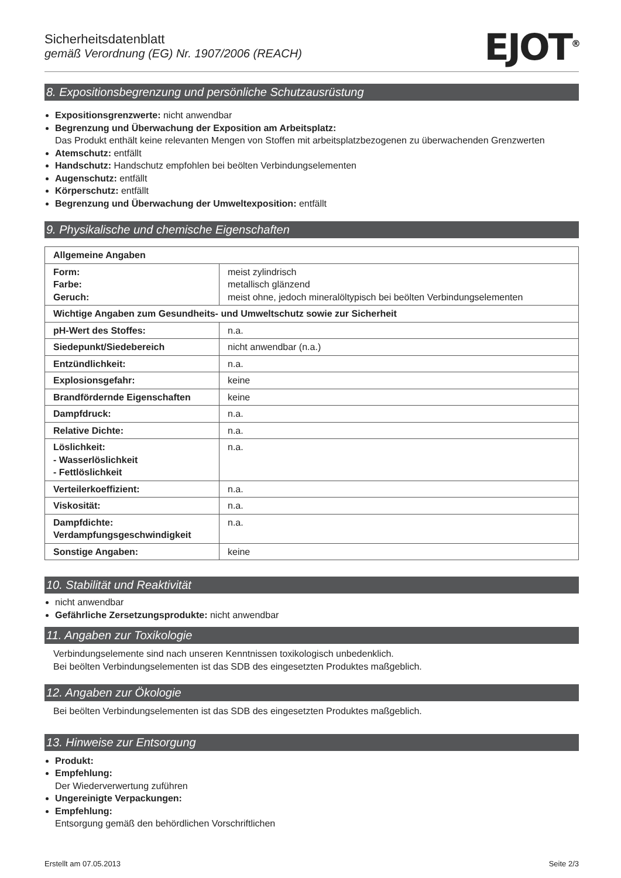Sicherheitsdatenblatt
gemäß Verordnung (EG) Nr. 1907/2006 (REACH)
EJOT<sup>®</sup>
8. Expositionsbegrenzung und persönliche Schutzausrüstung
Expositionsgrenzwerte: nicht anwendbar
Begrenzung und Überwachung der Exposition am Arbeitsplatz:
Das Produkt enthält keine relevanten Mengen von Stoffen mit arbeitsplatzbezogenen zu überwachenden Grenzwerten
Atemschutz: entfällt
Handschutz: Handschutz empfohlen bei beölten Verbindungselementen
Augenschutz: entfällt
Körperschutz: entfällt
Begrenzung und Überwachung der Umweltexposition: entfällt
9. Physikalische und chemische Eigenschaften
| Allgemeine Angaben | |
| Form: Farbe: Geruch: | meist zylindrisch metallisch glänzend meist ohne, jedoch mineralöltypisch bei beölten Verbindungselementen |
| Wichtige Angaben zum Gesundheits- und Umweltschutz sowie zur Sicherheit | |
| pH-Wert des Stoffes: | n.a. |
| Siedepunkt/Siedebereich | nicht anwendbar (n.a.) |
| Entzündlichkeit: | n.a. |
| Explosionsgefahr: | keine |
| Brandfördernde Eigenschaften | keine |
| Dampfdruck: | n.a. |
| Relative Dichte: | n.a. |
| Löslichkeit: - Wasserlöslichkeit - Fettlöslichkeit | n.a. |
| Verteilerkoeffizient: | n.a. |
| Viskosität: | n.a. |
| Dampfdichte: Verdampfungsgeschwindigkeit | n.a. |
| Sonstige Angaben: | keine |
10. Stabilität und Reaktivität
nicht anwendbar
Gefährliche Zersetzungsprodukte: nicht anwendbar
11. Angaben zur Toxikologie
Verbindungselemente sind nach unseren Kenntnissen toxikologisch unbedenklich.
Bei beölten Verbindungselementen ist das SDB des eingesetzten Produktes maßgeblich.
12. Angaben zur Ökologie
Bei beölten Verbindungselementen ist das SDB des eingesetzten Produktes maßgeblich.
13. Hinweise zur Entsorgung
Produkt:
Empfehlung:
Der Wiederverwertung zuführen
Ungereinigte Verpackungen:
Empfehlung:
Entsorgung gemäß den behördlichen Vorschriftlichen
Erstellt am 07.05.2013 Seite 2/3